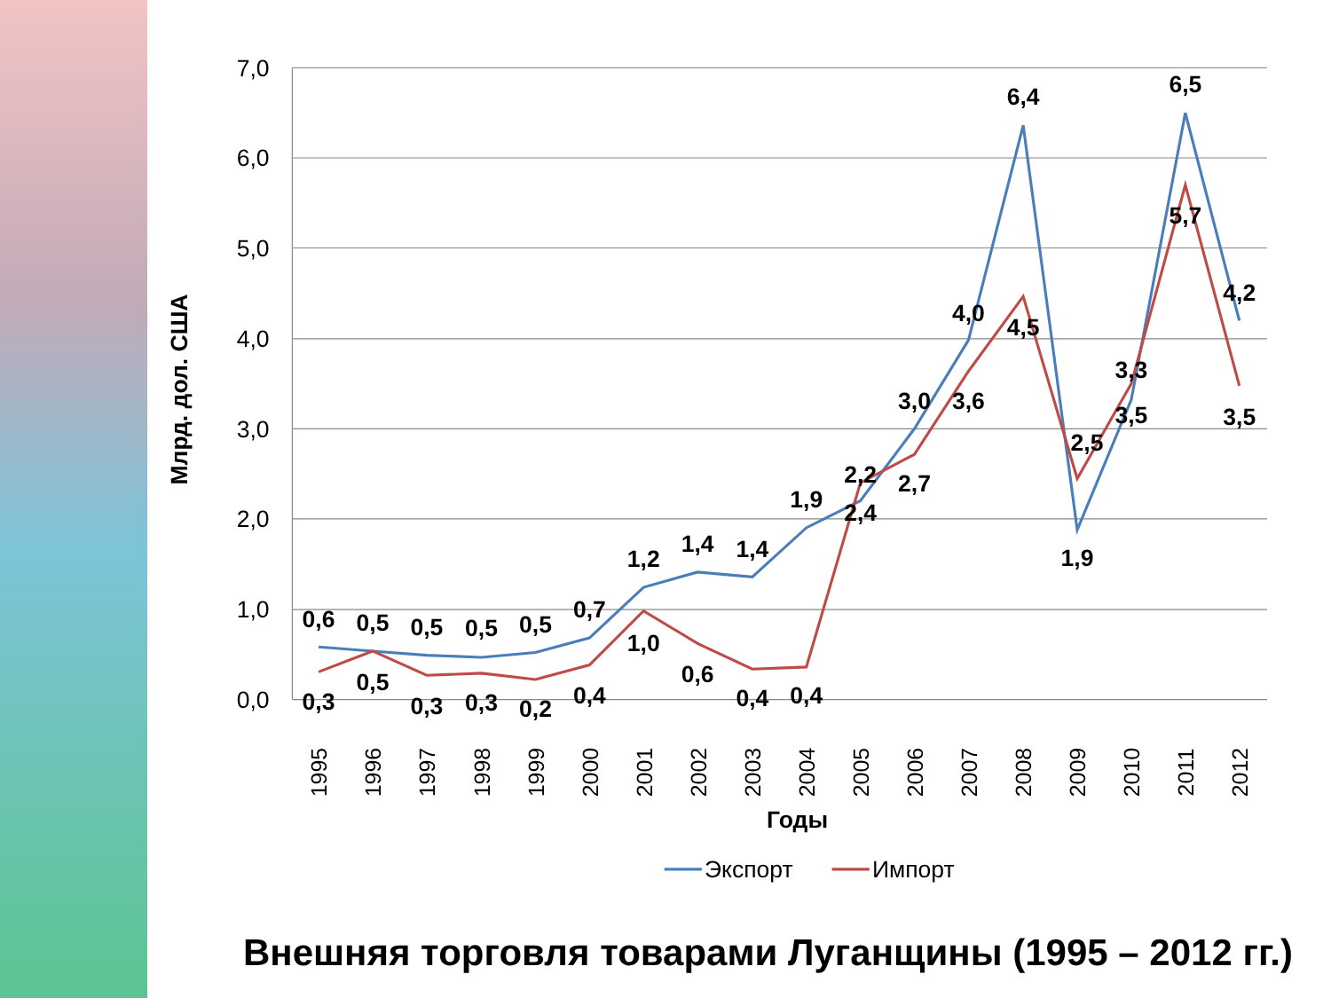7,0
6,0
5,0
4,0
3,0
2,0
1,0
0,0
Млрд. дол. США
0,6
0,5
0,5
0,5
0,5
0,7
1,2
1,4
1,4
1,9
2,2
3,0
4,0
6,4
1,9
3,3
6,5
4,2
0,3
0,5
0,3
0,3
0,2
0,4
1,0
0,6
0,4
0,4
2,4
2,7
3,6
4,5
2,5
3,5
5,7
3,5
1995
1996
1997
1998
1999
2000
2001
2002
2003
2004
2005
2006
2007
2008
2009
2010
2011
2012
Годы
Экспорт
Импорт
Внешняя торговля товарами Луганщины (1995 – 2012 гг.)